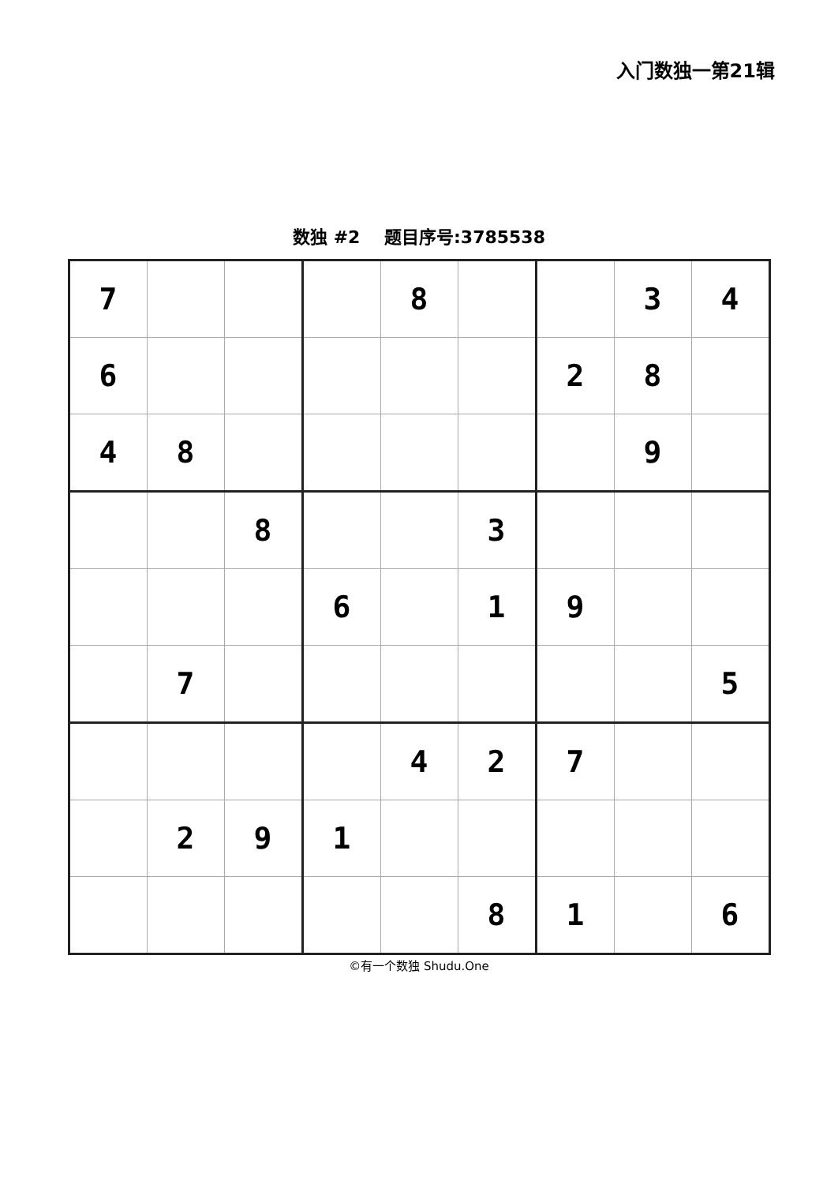入门数独一第21辑
数独 #2 题目序号:3785538
| 7 | | | | 8 | | | 3 | 4 |
| 6 | | | | | | 2 | 8 | |
| 4 | 8 | | | | | | 9 | |
| | | 8 | | | 3 | | | |
| | | | 6 | | 1 | 9 | | |
| | 7 | | | | | | | 5 |
| | | | | 4 | 2 | 7 | | |
| | 2 | 9 | 1 | | | | | |
| | | | | | 8 | 1 | | 6 |
©有一个数独 Shudu.One